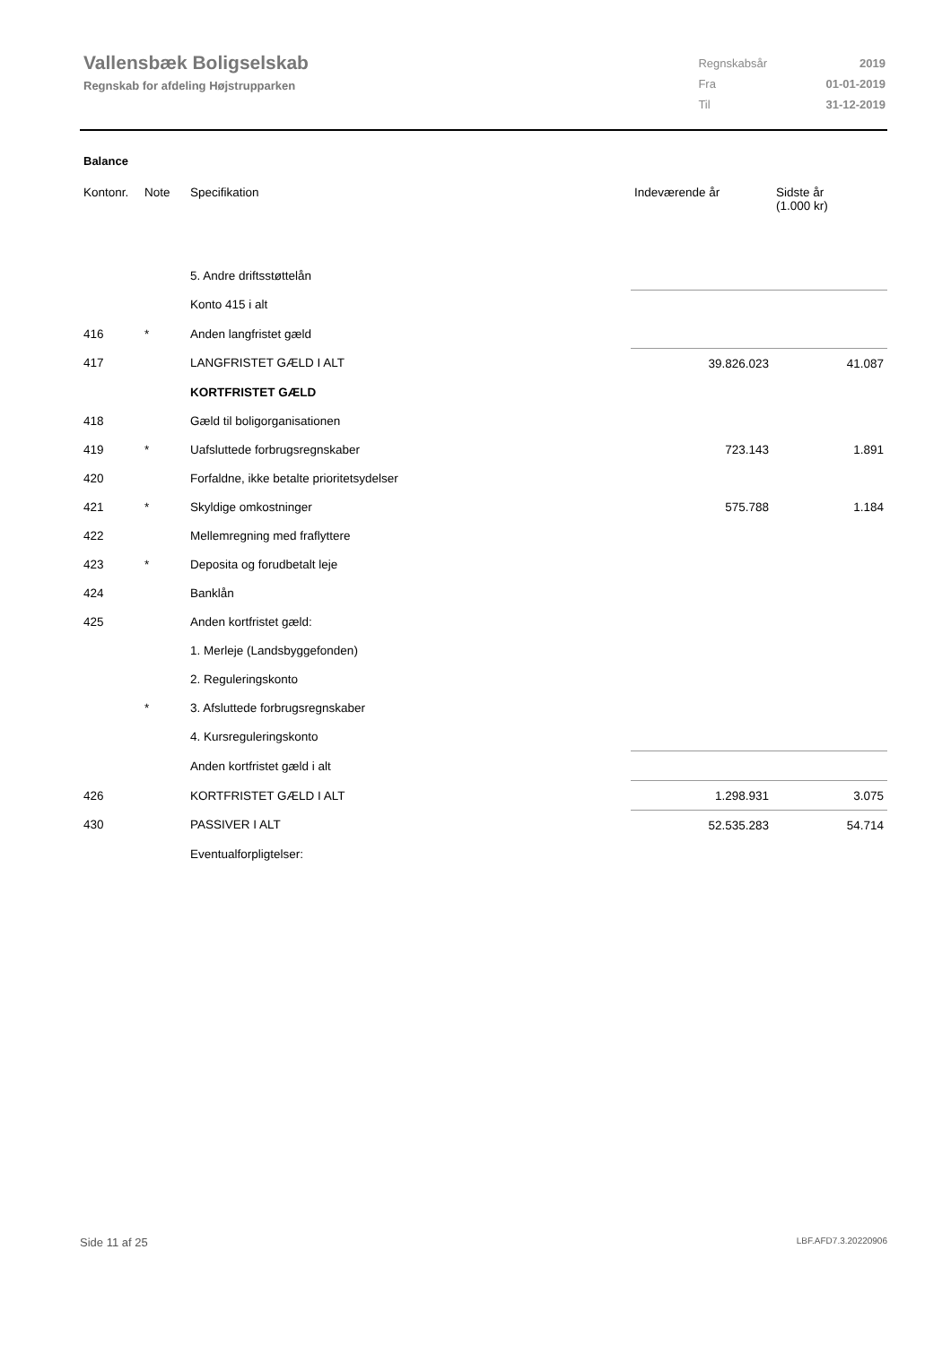Vallensbæk Boligselskab
Regnskab for afdeling Højstrupparken
| Regnskabsår | 2019 |
| Fra | 01-01-2019 |
| Til | 31-12-2019 |
Balance
| Kontonr. | Note | Specifikation | Indeværende år | Sidste år (1.000 kr) |
| --- | --- | --- | --- | --- |
| | | 5. Andre driftsstøttelån | | |
| | | Konto 415 i alt | | |
| 416 | * | Anden langfristet gæld | | |
| 417 | | LANGFRISTET GÆLD I ALT | 39.826.023 | 41.087 |
| | | KORTFRISTET GÆLD | | |
| 418 | | Gæld til boligorganisationen | | |
| 419 | * | Uafsluttede forbrugsregnskaber | 723.143 | 1.891 |
| 420 | | Forfaldne, ikke betalte prioritetsydelser | | |
| 421 | * | Skyldige omkostninger | 575.788 | 1.184 |
| 422 | | Mellemregning med fraflyttere | | |
| 423 | * | Deposita og forudbetalt leje | | |
| 424 | | Banklån | | |
| 425 | | Anden kortfristet gæld: | | |
| | | 1. Merleje (Landsbyggefonden) | | |
| | | 2. Reguleringskonto | | |
| | * | 3. Afsluttede forbrugsregnskaber | | |
| | | 4. Kursreguleringskonto | | |
| | | Anden kortfristet gæld i alt | | |
| 426 | | KORTFRISTET GÆLD I ALT | 1.298.931 | 3.075 |
| 430 | | PASSIVER I ALT | 52.535.283 | 54.714 |
| | | Eventualforpligtelser: | | |
Side 11 af 25 LBF.AFD7.3.20220906